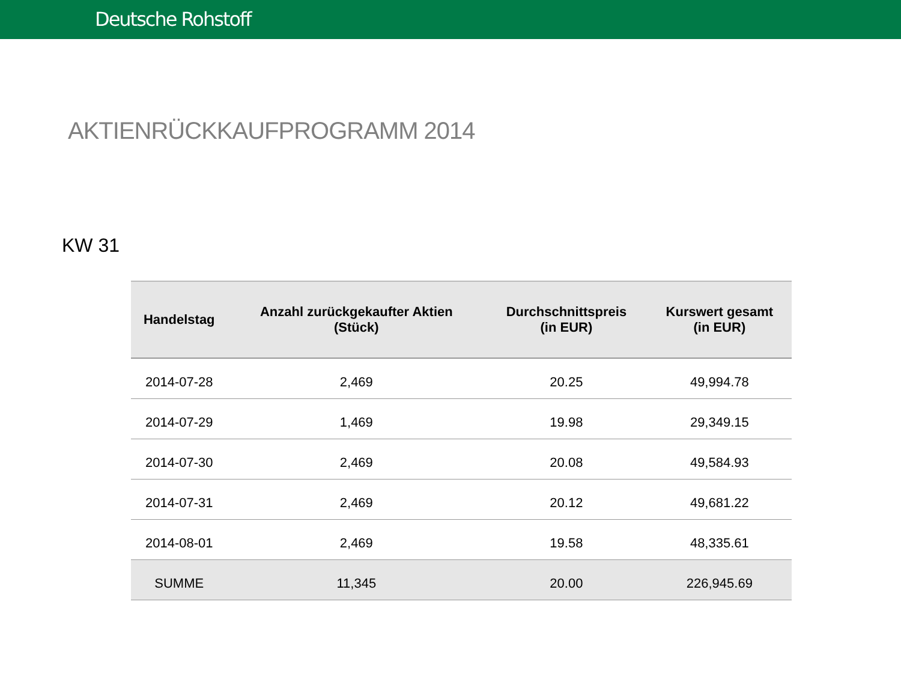Deutsche Rohstoff
AKTIENRÜCKKAUFPROGRAMM 2014
KW 31
| Handelstag | Anzahl zurückgekaufter Aktien (Stück) | Durchschnittspreis (in EUR) | Kurswert gesamt (in EUR) |
| --- | --- | --- | --- |
| 2014-07-28 | 2,469 | 20.25 | 49,994.78 |
| 2014-07-29 | 1,469 | 19.98 | 29,349.15 |
| 2014-07-30 | 2,469 | 20.08 | 49,584.93 |
| 2014-07-31 | 2,469 | 20.12 | 49,681.22 |
| 2014-08-01 | 2,469 | 19.58 | 48,335.61 |
| SUMME | 11,345 | 20.00 | 226,945.69 |